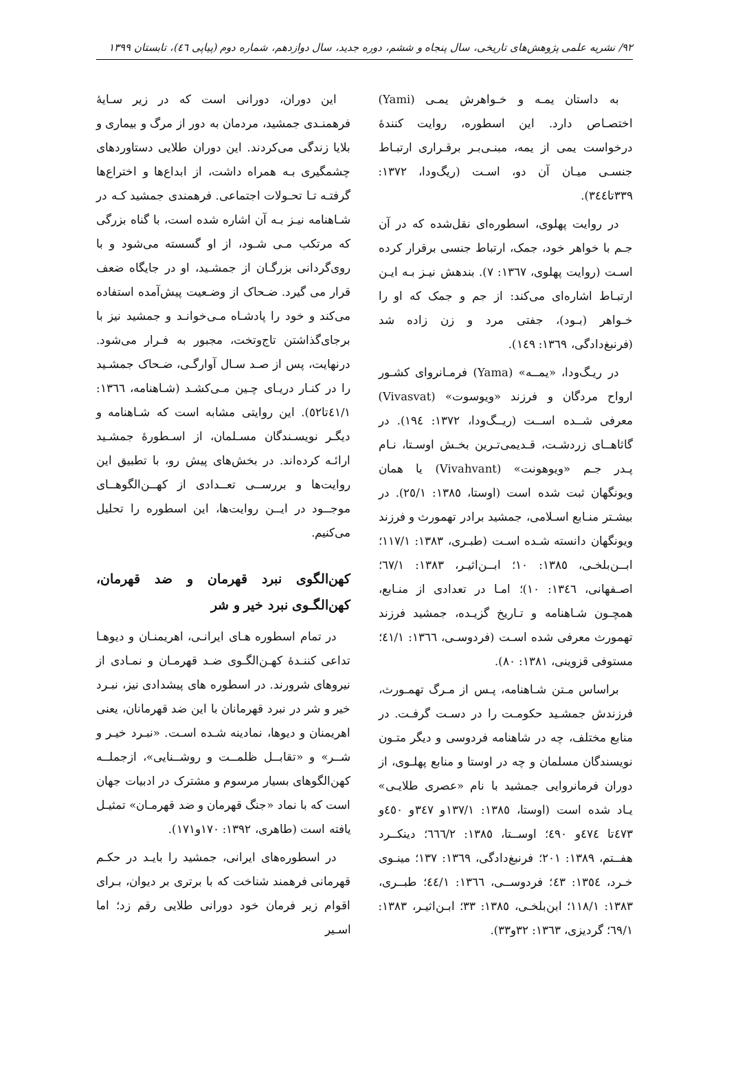۹۲/ نشریه علمی پژوهش‌های تاریخی، سال پنجاه و ششم، دوره جدید، سال دوازدهم، شماره دوم (پیاپی ٤٦)، تابستان ۱۳۹۹
به داستان یمـه و خـواهرش یمـی (Yami) اختصـاص دارد. این اسطوره، روایت کنندهٔ درخواست یمی از یمه، مبنـی‌بـر برقـراری ارتبـاط جنسـی میـان آن دو، اسـت (ریگ‌ودا، ۱۳۷۲: ۳۳۹تا۳٤٤).
در روایت پهلوی، اسطوره‌ای نقل‌شده که در آن جـم با خواهر خود، جمک، ارتباط جنسی برقرار کرده اسـت (روایت پهلوی، ۱۳٦۷: ۷). بندهش نیـز بـه ایـن ارتبـاط اشاره‌ای می‌کند: از جم و جمک که او را خـواهر (بـود)، جفتی مرد و زن زاده شد (فرنبغ‌دادگی، ۱۳٦۹: ۱٤۹).
در ریـگ‌ودا، «یمــه» (Yama) فرمـانروای کشـور ارواح مردگان و فرزند «ویوسوت» (Vivasvat) معرفی شــده اســت (ریــگ‌ودا، ۱۳۷۲: ۱۹٤). در گاثاهــای زردشـت، قـدیمی‌تـرین بخـش اوسـتا، نـام پـدر جـم «ویوهونت» (Vivahvant) یا همان ویونگهان ثبت شده است (اوستا، ۱۳۸٥: ۲٥/۱). در بیشـتر منـابع اسـلامی، جمشید برادر تهمورث و فرزند ویونگهان دانسته شـده اسـت (طبـری، ۱۳۸۳: ۱۱۷/۱؛ ابــن‌بلخـی، ۱۳۸٥: ۱۰؛ ابــن‌اثیـر، ۱۳۸۳: ٦۷/۱؛ اصـفهانی، ۱۳٤٦: ۱۰)؛ امـا در تعدادی از منـابع، همچـون شـاهنامه و تـاریخ گزیـده، جمشید فرزند تهمورث معرفی شده اسـت (فردوسـی، ۱۳٦٦: ٤۱/۱؛ مستوفی قزوینی، ۱۳۸۱: ۸۰).
براساس مـتن شـاهنامه، پـس از مـرگ تهمـورث، فرزندش جمشـید حکومـت را در دسـت گرفـت. در منابع مختلف، چه در شاهنامه فردوسی و دیگر متـون نویسندگان مسلمان و چه در اوستا و منابع پهلـوی، از دوران فرمانروایی جمشید با نام «عصری طلایـی» یـاد شده است (اوستا، ۱۳۸٥: ۱۳۷/۱و ۳٤۷و ٤٥۰و ٤۷۳تا ٤۷٤و ٤۹۰؛ اوســتا، ۱۳۸٥: ٦٦٦/۲؛ دینکــرد هفــتم، ۱۳۸۹: ۲۰۱؛ فرنبغ‌دادگی، ۱۳٦۹: ۱۳۷؛ مینـوی خـرد، ۱۳٥٤: ٤۳؛ فردوســی، ۱۳٦٦: ٤٤/۱؛ طبــری، ۱۳۸۳: ۱۱۸/۱؛ ابن‌بلخـی، ۱۳۸٥: ۳۳؛ ابـن‌اثیـر، ۱۳۸۳: ٦۹/۱؛ گردیزی، ۱۳٦۳: ۳۲و۳۳).
این دوران، دورانی است که در زیر سـایهٔ فرهمنـدی جمشید، مردمان به دور از مرگ و بیماری و بلایا زندگی می‌کردند. این دوران طلایی دستاوردهای چشمگیری بـه همراه داشت، از ابداع‌ها و اختراع‌ها گرفتـه تـا تحـولات اجتماعی. فرهمندی جمشید کـه در شـاهنامه نیـز بـه آن اشاره شده است، با گناه بزرگی که مرتکب مـی شـود، از او گسسته می‌شود و با روی‌گردانی بزرگـان از جمشـید، او در جایگاه ضعف قرار می گیرد. ضـحاک از وضـعیت پیش‌آمده استفاده می‌کند و خود را پادشـاه مـی‌خوانـد و جمشید نیز با برجای‌گذاشتن تاج‌وتخت، مجبور به فـرار می‌شود. درنهایت، پس از صـد سـال آوارگـی، ضـحاک جمشـید را در کنـار دریـای چـین مـی‌کشـد (شـاهنامه، ۱۳٦٦: ٤۱/۱تا٥۲). این روایتی مشابه است که شـاهنامه و دیگـر نویسـندگان مسـلمان، از اسـطورهٔ جمشـید ارائـه کرده‌اند. در بخش‌های پیش رو، با تطبیق این روایت‌ها و بررســی تعــدادی از کهــن‌الگوهــای موجــود در ایــن روایت‌ها، این اسطوره را تحلیل می‌کنیم.
کهن‌الگوی نبرد قهرمان و ضد قهرمان، کهن‌الگـوی نبرد خیر و شر
در تمام اسطوره هـای ایرانـی، اهریمنـان و دیوهـا تداعی کننـدهٔ کهـن‌الگـوی ضـد قهرمـان و نمـادی از نیروهای شرورند. در اسطوره های پیشدادی نیز، نبـرد خیر و شر در نبرد قهرمانان با این ضد قهرمانان، یعنی اهریمنان و دیوها، نمادینه شـده اسـت. «نبـرد خیـر و شــر» و «تقابــل ظلمــت و روشــنایی»، ازجملــه کهن‌الگوهای بسیار مرسوم و مشترک در ادبیات جهان است که با نماد «جنگ قهرمان و ضد قهرمـان» تمثیـل یافته است (طاهری، ۱۳۹۲: ۱۷۰و۱۷۱).
در اسطوره‌های ایرانی، جمشید را بایـد در حکـم قهرمانی فرهمند شناخت که با برتری بر دیوان، بـرای اقوام زیر فرمان خود دورانی طلایی رقم زد؛ اما اسـیر